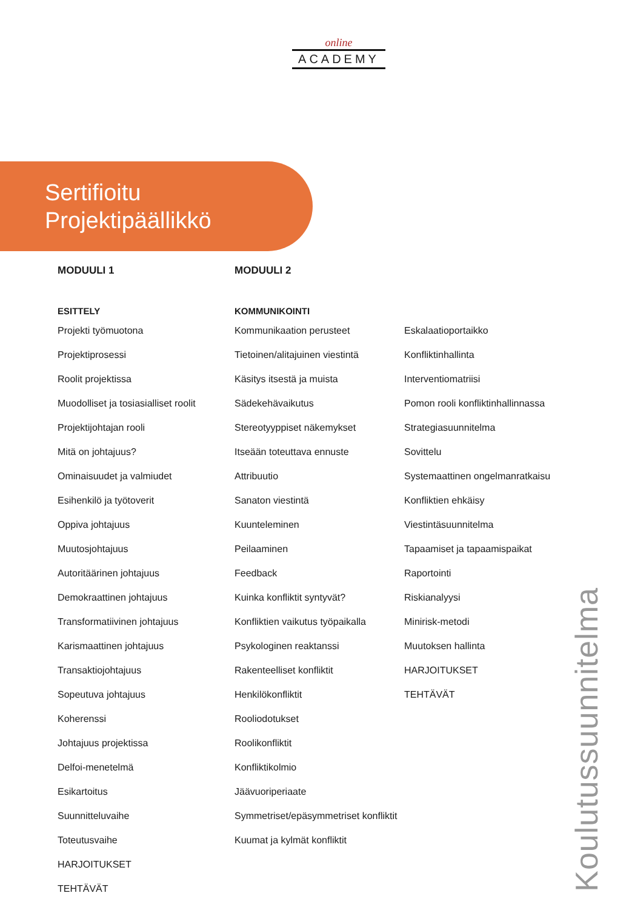online
ACADEMY
Sertifioitu
Projektipäällikkö
MODUULI 1
ESITTELY
Projekti työmuotona
Projektiprosessi
Roolit projektissa
Muodolliset ja tosiasialliset roolit
Projektijohtajan rooli
Mitä on johtajuus?
Ominaisuudet ja valmiudet
Esihenkilö ja työtoverit
Oppiva johtajuus
Muutosjohtajuus
Autoritäärinen johtajuus
Demokraattinen johtajuus
Transformatiivinen johtajuus
Karismaattinen johtajuus
Transaktiojohtajuus
Sopeutuva johtajuus
Koherenssi
Johtajuus projektissa
Delfoi-menetelmä
Esikartoitus
Suunnitteluvaihe
Toteutusvaihe
HARJOITUKSET
TEHTÄVÄT
MODUULI 2
KOMMUNIKOINTI
Kommunikaation perusteet
Tietoinen/alitajuinen viestintä
Käsitys itsestä ja muista
Sädekehävaikutus
Stereotyyppiset näkemykset
Itseään toteuttava ennuste
Attribuutio
Sanaton viestintä
Kuunteleminen
Peilaaminen
Feedback
Kuinka konfliktit syntyvät?
Konfliktien vaikutus työpaikalla
Psykologinen reaktanssi
Rakenteelliset konfliktit
Henkilökonfliktit
Rooliodotukset
Roolikonfliktit
Konfliktikolmio
Jäävuoriperiaate
Symmetriset/epäsymmetriset konfliktit
Kuumat ja kylmät konfliktit
Eskalaatioportaikko
Konfliktinhallinta
Interventiomatriisi
Pomon rooli konfliktinhallinnassa
Strategiasuunnitelma
Sovittelu
Systemaattinen ongelmanratkaisu
Konfliktien ehkäisy
Viestintäsuunnitelma
Tapaamiset ja tapaamispaikat
Raportointi
Riskianalyysi
Minirisk-metodi
Muutoksen hallinta
HARJOITUKSET
TEHTÄVÄT
Koulutussuunnitelma